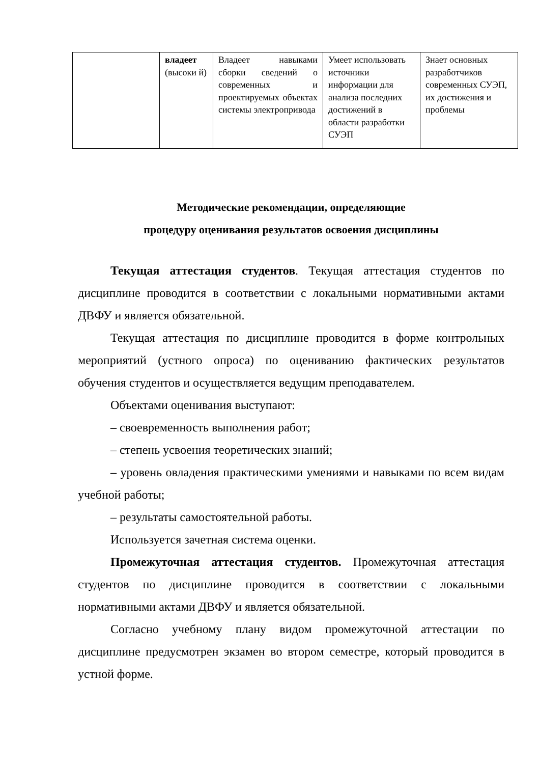| | владеет (высоки й) | Владеет навыками сборки сведений о современных и проектируемых объектах системы электропривода | Умеет использовать источники информации для анализа последних достижений в области разработки СУЭП | Знает основных разработчиков современных СУЭП, их достижения и проблемы |
Методические рекомендации, определяющие
процедуру оценивания результатов освоения дисциплины
Текущая аттестация студентов. Текущая аттестация студентов по дисциплине проводится в соответствии с локальными нормативными актами ДВФУ и является обязательной.
Текущая аттестация по дисциплине проводится в форме контрольных мероприятий (устного опроса) по оцениванию фактических результатов обучения студентов и осуществляется ведущим преподавателем.
Объектами оценивания выступают:
– своевременность выполнения работ;
– степень усвоения теоретических знаний;
– уровень овладения практическими умениями и навыками по всем видам учебной работы;
– результаты самостоятельной работы.
Используется зачетная система оценки.
Промежуточная аттестация студентов. Промежуточная аттестация студентов по дисциплине проводится в соответствии с локальными нормативными актами ДВФУ и является обязательной.
Согласно учебному плану видом промежуточной аттестации по дисциплине предусмотрен экзамен во втором семестре, который проводится в устной форме.